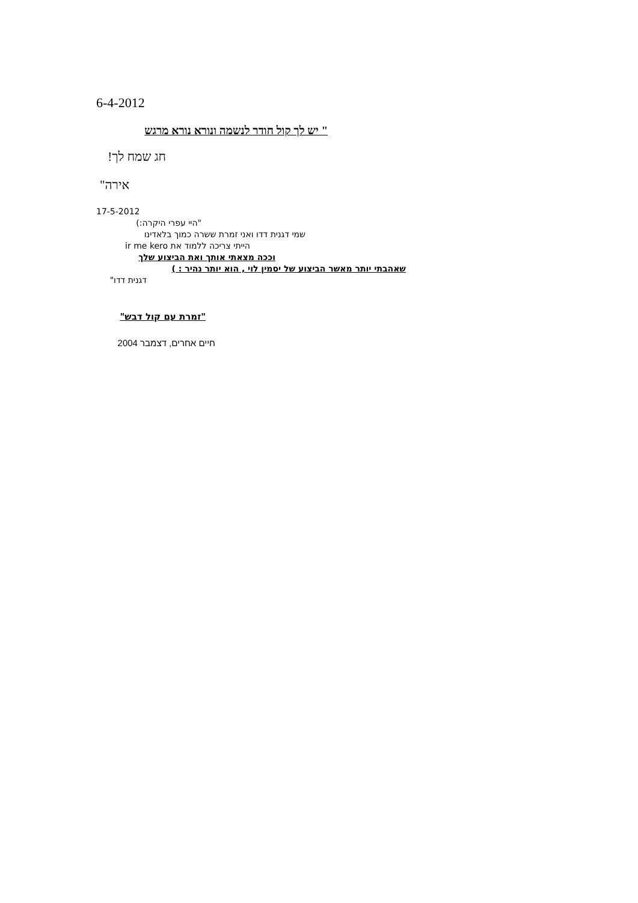6-4-2012
" יש לך קול חודר לנשמה ונורא נורא מרגש
חג שמח לך!
אירה"
17-5-2012
"היי עפרי היקרה:)
שמי דגנית דדו ואני זמרת ששרה כמוך בלאדינו
הייתי צריכה ללמוד את ir me kero
וככה מצאתי אותך ואת הביצוע שלך
שאהבתי יותר מאשר הביצוע של יסמין לוי , הוא יותר נהיר : )
דגנית דדו"
"זמרת עם קול דבש"
חיים אחרים, דצמבר 2004